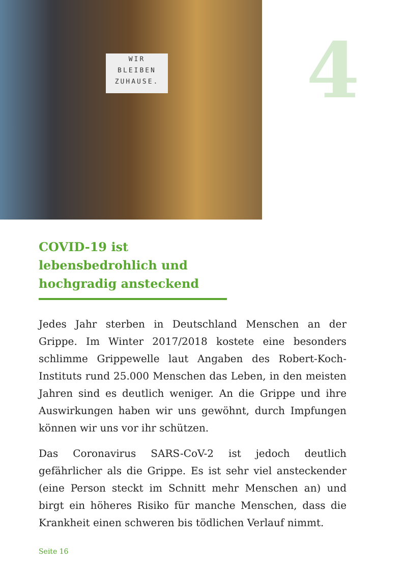WIR
BLEIBEN
ZUHAUSE.
4
COVID-19 ist lebensbedrohlich und hochgradig ansteckend
Jedes Jahr sterben in Deutschland Menschen an der Grippe. Im Winter 2017/2018 kostete eine besonders schlimme Grippewelle laut Angaben des Robert-Koch-Instituts rund 25.000 Menschen das Leben, in den meisten Jahren sind es deutlich weniger. An die Grippe und ihre Auswirkungen haben wir uns gewöhnt, durch Impfungen können wir uns vor ihr schützen.
Das Coronavirus SARS-CoV-2 ist jedoch deutlich gefährlicher als die Grippe. Es ist sehr viel ansteckender (eine Person steckt im Schnitt mehr Menschen an) und birgt ein höheres Risiko für manche Menschen, dass die Krankheit einen schweren bis tödlichen Verlauf nimmt.
Seite 16